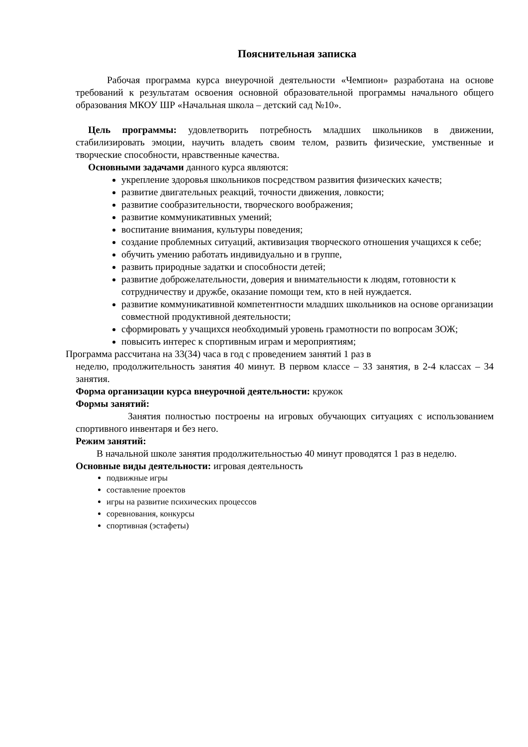Пояснительная записка
Рабочая программа курса внеурочной деятельности «Чемпион» разработана на основе требований к результатам освоения основной образовательной программы начального общего образования МКОУ ШР «Начальная школа – детский сад №10».
Цель программы: удовлетворить потребность младших школьников в движении, стабилизировать эмоции, научить владеть своим телом, развить физические, умственные и творческие способности, нравственные качества.
Основными задачами данного курса являются:
укрепление здоровья школьников посредством развития физических качеств;
развитие двигательных реакций, точности движения, ловкости;
развитие сообразительности, творческого воображения;
развитие коммуникативных умений;
воспитание внимания, культуры поведения;
создание проблемных ситуаций, активизация творческого отношения учащихся к себе;
обучить умению работать индивидуально и в группе,
развить природные задатки и способности детей;
развитие доброжелательности, доверия и внимательности к людям, готовности к сотрудничеству и дружбе, оказание помощи тем, кто в ней нуждается.
развитие коммуникативной компетентности младших школьников на основе организации совместной продуктивной деятельности;
сформировать у учащихся необходимый уровень грамотности по вопросам ЗОЖ;
повысить интерес к спортивным играм и мероприятиям;
Программа рассчитана на 33(34) часа в год с проведением занятий 1 раз в
неделю, продолжительность занятия 40 минут. В первом классе – 33 занятия, в 2-4 классах – 34 занятия.
Форма организации курса внеурочной деятельности: кружок
Формы занятий:
Занятия полностью построены на игровых обучающих ситуациях с использованием спортивного инвентаря и без него.
Режим занятий:
В начальной школе занятия продолжительностью 40 минут проводятся 1 раз в неделю.
Основные виды деятельности: игровая деятельность
подвижные игры
составление проектов
игры на развитие психических процессов
соревнования, конкурсы
спортивная (эстафеты)